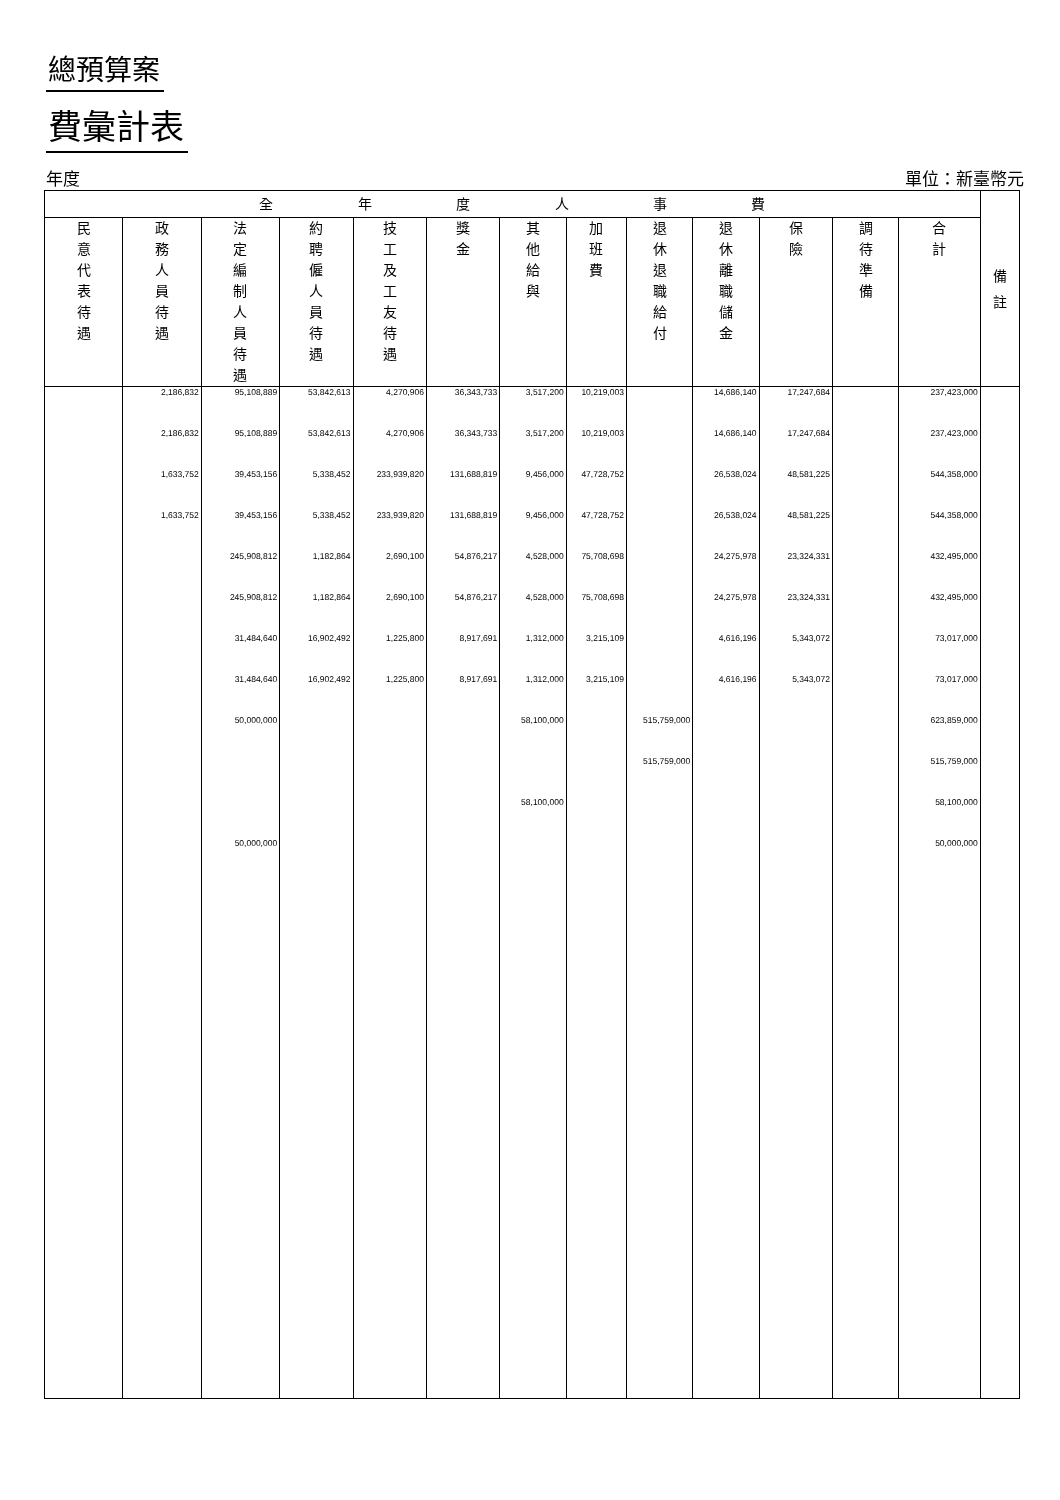總預算案
費彙計表
年度 單位：新臺幣元
| 全 年 度 人 事 費 | | | | | | | | | | | | | 備 註 |
| --- | --- | --- | --- | --- | --- | --- | --- | --- | --- | --- | --- | --- | --- |
| 民 意 代 表 待 遇 | 政 務 人 員 待 遇 | 法 定 編 制 人 員 待 遇 | 約 聘 僱 人 員 待 遇 | 技 工 及 工 友 待 遇 | 獎 金 | 其 他 給 與 | 加 班 費 | 退 休 退 職 給 付 | 退 休 離 職 儲 金 | 保 險 | 調 待 準 備 | 合 計 | |
| | 2,186,832 | 95,108,889 | 53,842,613 | 4,270,906 | 36,343,733 | 3,517,200 | 10,219,003 | | 14,686,140 | 17,247,684 | | 237,423,000 | |
| | 2,186,832 | 95,108,889 | 53,842,613 | 4,270,906 | 36,343,733 | 3,517,200 | 10,219,003 | | 14,686,140 | 17,247,684 | | 237,423,000 | |
| | 1,633,752 | 39,453,156 | 5,338,452 | 233,939,820 | 131,688,819 | 9,456,000 | 47,728,752 | | 26,538,024 | 48,581,225 | | 544,358,000 | |
| | 1,633,752 | 39,453,156 | 5,338,452 | 233,939,820 | 131,688,819 | 9,456,000 | 47,728,752 | | 26,538,024 | 48,581,225 | | 544,358,000 | |
| | | 245,908,812 | 1,182,864 | 2,690,100 | 54,876,217 | 4,528,000 | 75,708,698 | | 24,275,978 | 23,324,331 | | 432,495,000 | |
| | | 245,908,812 | 1,182,864 | 2,690,100 | 54,876,217 | 4,528,000 | 75,708,698 | | 24,275,978 | 23,324,331 | | 432,495,000 | |
| | | 31,484,640 | 16,902,492 | 1,225,800 | 8,917,691 | 1,312,000 | 3,215,109 | | 4,616,196 | 5,343,072 | | 73,017,000 | |
| | | 31,484,640 | 16,902,492 | 1,225,800 | 8,917,691 | 1,312,000 | 3,215,109 | | 4,616,196 | 5,343,072 | | 73,017,000 | |
| | | 50,000,000 | | | | 58,100,000 | | 515,759,000 | | | | 623,859,000 | |
| | | | | | | | | 515,759,000 | | | | 515,759,000 | |
| | | | | | | 58,100,000 | | | | | | 58,100,000 | |
| | | 50,000,000 | | | | | | | | | | 50,000,000 | |